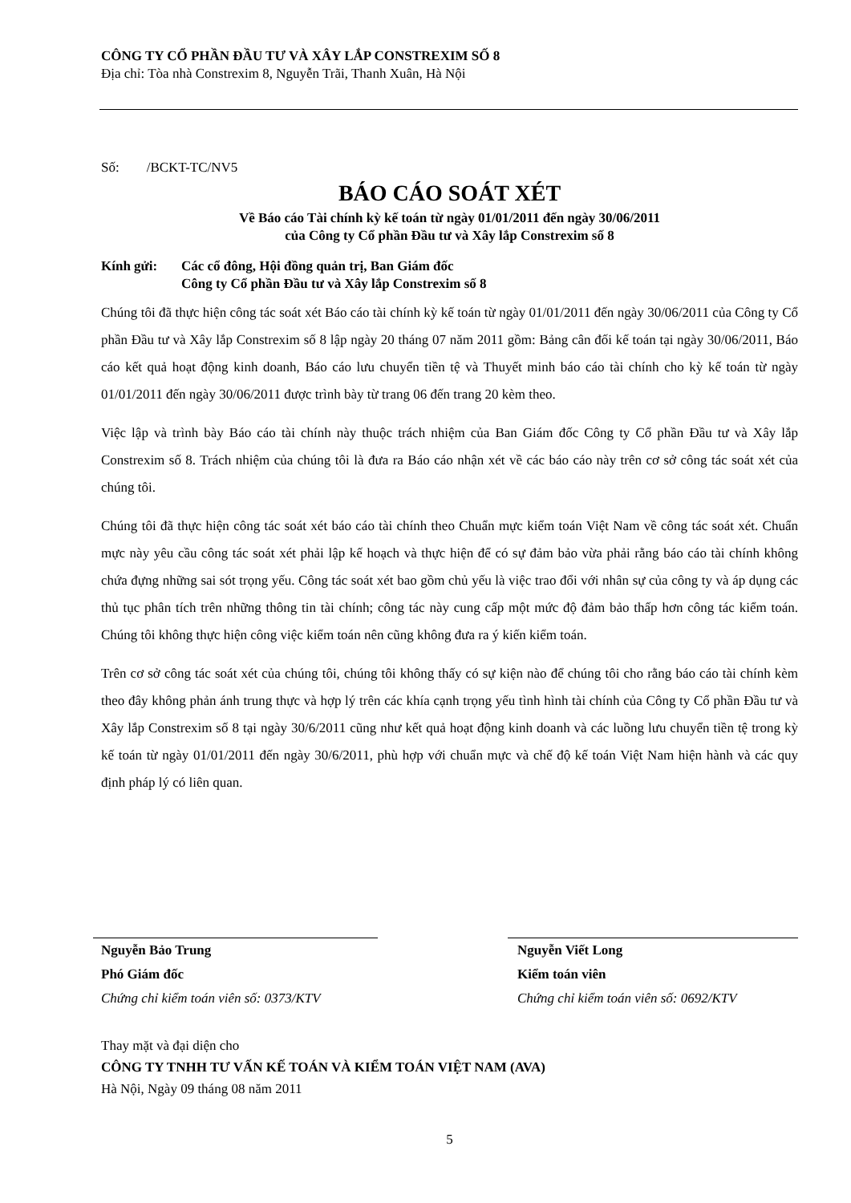CÔNG TY CỔ PHẦN ĐẦU TƯ VÀ XÂY LẮP CONSTREXIM SỐ 8
Địa chỉ: Tòa nhà Constrexim 8, Nguyễn Trãi, Thanh Xuân, Hà Nội
Số: /BCKT-TC/NV5
BÁO CÁO SOÁT XÉT
Về Báo cáo Tài chính kỳ kế toán từ ngày 01/01/2011 đến ngày 30/06/2011
của Công ty Cổ phần Đầu tư và Xây lắp Constrexim số 8
Kính gửi: Các cổ đông, Hội đồng quản trị, Ban Giám đốc
Công ty Cổ phần Đầu tư và Xây lắp Constrexim số 8
Chúng tôi đã thực hiện công tác soát xét Báo cáo tài chính kỳ kế toán từ ngày 01/01/2011 đến ngày 30/06/2011 của Công ty Cổ phần Đầu tư và Xây lắp Constrexim số 8 lập ngày 20 tháng 07 năm 2011 gồm: Bảng cân đối kế toán tại ngày 30/06/2011, Báo cáo kết quả hoạt động kinh doanh, Báo cáo lưu chuyển tiền tệ và Thuyết minh báo cáo tài chính cho kỳ kế toán từ ngày 01/01/2011 đến ngày 30/06/2011 được trình bày từ trang 06 đến trang 20 kèm theo.
Việc lập và trình bày Báo cáo tài chính này thuộc trách nhiệm của Ban Giám đốc Công ty Cổ phần Đầu tư và Xây lắp Constrexim số 8. Trách nhiệm của chúng tôi là đưa ra Báo cáo nhận xét về các báo cáo này trên cơ sở công tác soát xét của chúng tôi.
Chúng tôi đã thực hiện công tác soát xét báo cáo tài chính theo Chuẩn mực kiểm toán Việt Nam về công tác soát xét. Chuẩn mực này yêu cầu công tác soát xét phải lập kế hoạch và thực hiện để có sự đảm bảo vừa phải rằng báo cáo tài chính không chứa đựng những sai sót trọng yếu. Công tác soát xét bao gồm chủ yếu là việc trao đổi với nhân sự của công ty và áp dụng các thủ tục phân tích trên những thông tin tài chính; công tác này cung cấp một mức độ đảm bảo thấp hơn công tác kiểm toán. Chúng tôi không thực hiện công việc kiểm toán nên cũng không đưa ra ý kiến kiểm toán.
Trên cơ sở công tác soát xét của chúng tôi, chúng tôi không thấy có sự kiện nào để chúng tôi cho rằng báo cáo tài chính kèm theo đây không phản ánh trung thực và hợp lý trên các khía cạnh trọng yếu tình hình tài chính của Công ty Cổ phần Đầu tư và Xây lắp Constrexim số 8 tại ngày 30/6/2011 cũng như kết quả hoạt động kinh doanh và các luồng lưu chuyển tiền tệ trong kỳ kế toán từ ngày 01/01/2011 đến ngày 30/6/2011, phù hợp với chuẩn mực và chế độ kế toán Việt Nam hiện hành và các quy định pháp lý có liên quan.
Nguyễn Bảo Trung
Phó Giám đốc
Chứng chỉ kiểm toán viên số: 0373/KTV
Nguyễn Viết Long
Kiểm toán viên
Chứng chỉ kiểm toán viên số: 0692/KTV
Thay mặt và đại diện cho
CÔNG TY TNHH TƯ VẤN KẾ TOÁN VÀ KIỂM TOÁN VIỆT NAM (AVA)
Hà Nội, Ngày 09 tháng 08 năm 2011
5